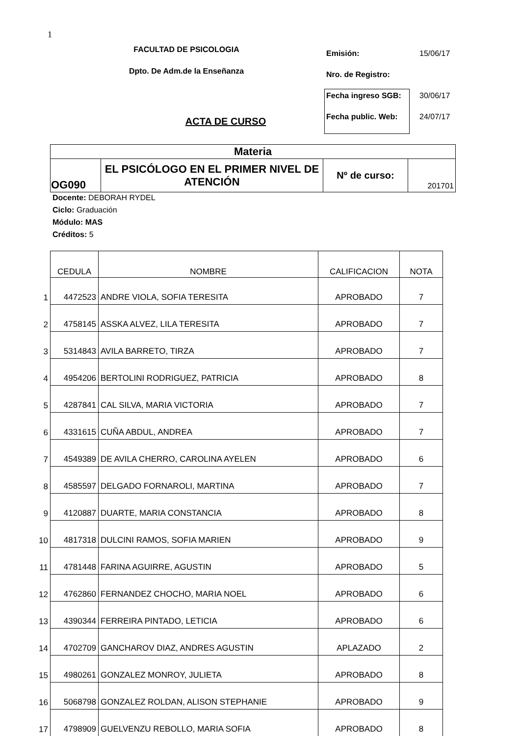1
FACULTAD DE PSICOLOGIA
Dpto. De Adm.de la Enseñanza
ACTA DE CURSO
| Emisión: | 15/06/17 |
| Nro. de Registro: | |
| Fecha ingreso SGB: | 30/06/17 |
| Fecha public. Web: | 24/07/17 |
| Materia | | | |
| OG090 | EL PSICÓLOGO EN EL PRIMER NIVEL DE ATENCIÓN | Nº de curso: | 201701 |
Docente: DEBORAH RYDEL
Ciclo: Graduación
Módulo: MAS
Créditos: 5
| | CEDULA | NOMBRE | CALIFICACION | NOTA |
| 1 | 4472523 | ANDRE VIOLA, SOFIA TERESITA | APROBADO | 7 |
| 2 | 4758145 | ASSKA ALVEZ, LILA TERESITA | APROBADO | 7 |
| 3 | 5314843 | AVILA BARRETO, TIRZA | APROBADO | 7 |
| 4 | 4954206 | BERTOLINI RODRIGUEZ, PATRICIA | APROBADO | 8 |
| 5 | 4287841 | CAL SILVA, MARIA VICTORIA | APROBADO | 7 |
| 6 | 4331615 | CUÑA ABDUL, ANDREA | APROBADO | 7 |
| 7 | 4549389 | DE AVILA CHERRO, CAROLINA AYELEN | APROBADO | 6 |
| 8 | 4585597 | DELGADO FORNAROLI, MARTINA | APROBADO | 7 |
| 9 | 4120887 | DUARTE, MARIA CONSTANCIA | APROBADO | 8 |
| 10 | 4817318 | DULCINI RAMOS, SOFIA MARIEN | APROBADO | 9 |
| 11 | 4781448 | FARINA AGUIRRE, AGUSTIN | APROBADO | 5 |
| 12 | 4762860 | FERNANDEZ CHOCHO, MARIA NOEL | APROBADO | 6 |
| 13 | 4390344 | FERREIRA PINTADO, LETICIA | APROBADO | 6 |
| 14 | 4702709 | GANCHAROV DIAZ, ANDRES AGUSTIN | APLAZADO | 2 |
| 15 | 4980261 | GONZALEZ MONROY, JULIETA | APROBADO | 8 |
| 16 | 5068798 | GONZALEZ ROLDAN, ALISON STEPHANIE | APROBADO | 9 |
| 17 | 4798909 | GUELVENZU REBOLLO, MARIA SOFIA | APROBADO | 8 |